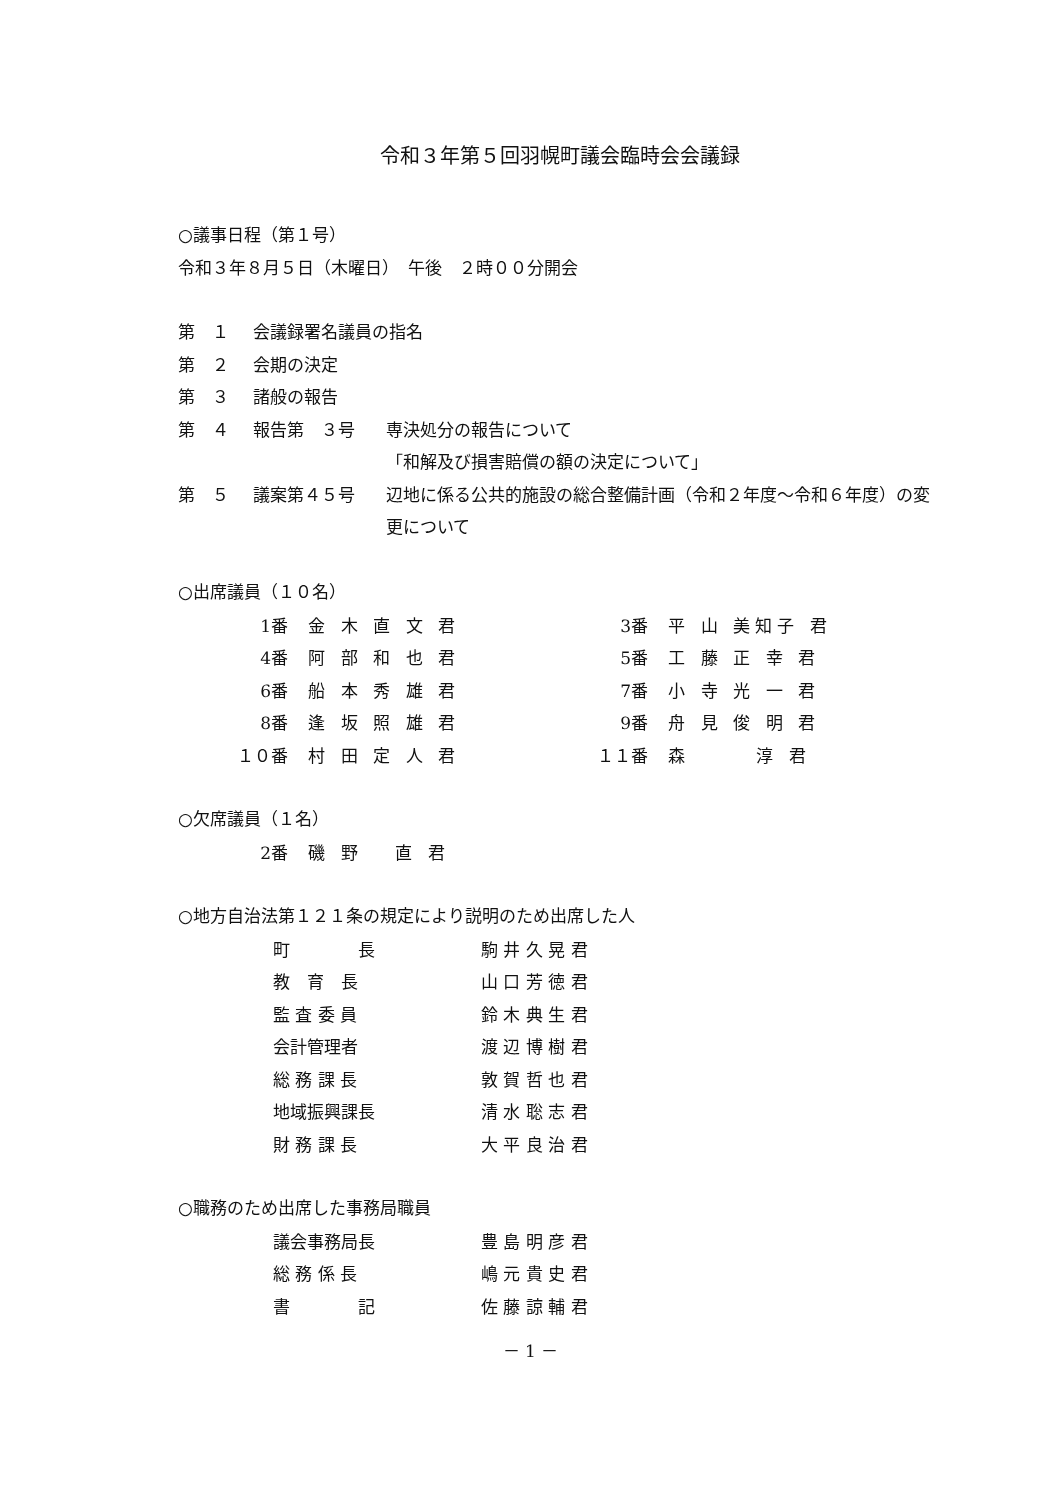令和３年第５回羽幌町議会臨時会会議録
○議事日程（第１号）
令和３年８月５日（木曜日）　午後　２時００分開会
第　１
会議録署名議員の指名
第　２
会期の決定
第　３
諸般の報告
第　４
報告第　３号
専決処分の報告について
「和解及び損害賠償の額の決定について」
第　５
議案第４５号
辺地に係る公共的施設の総合整備計画（令和２年度～令和６年度）の変更について
○出席議員（１０名）
| 1番 | 金 木 直 文 君 | 3番 | 平 山 美知子 君 |
| 4番 | 阿 部 和 也 君 | 5番 | 工 藤 正 幸 君 |
| 6番 | 船 本 秀 雄 君 | 7番 | 小 寺 光 一 君 |
| 8番 | 逢 坂 照 雄 君 | 9番 | 舟 見 俊 明 君 |
| １０番 | 村 田 定 人 君 | １１番 | 森 淳 君 |
○欠席議員（１名）
| 2番 | 磯 野 直 君 |
○地方自治法第１２１条の規定により説明のため出席した人
| 町 長 | 駒 井 久 晃 君 |
| 教 育 長 | 山 口 芳 徳 君 |
| 監 査 委 員 | 鈴 木 典 生 君 |
| 会計管理者 | 渡 辺 博 樹 君 |
| 総 務 課 長 | 敦 賀 哲 也 君 |
| 地域振興課長 | 清 水 聡 志 君 |
| 財 務 課 長 | 大 平 良 治 君 |
○職務のため出席した事務局職員
| 議会事務局長 | 豊 島 明 彦 君 |
| 総 務 係 長 | 嶋 元 貴 史 君 |
| 書 記 | 佐 藤 諒 輔 君 |
－ 1 －